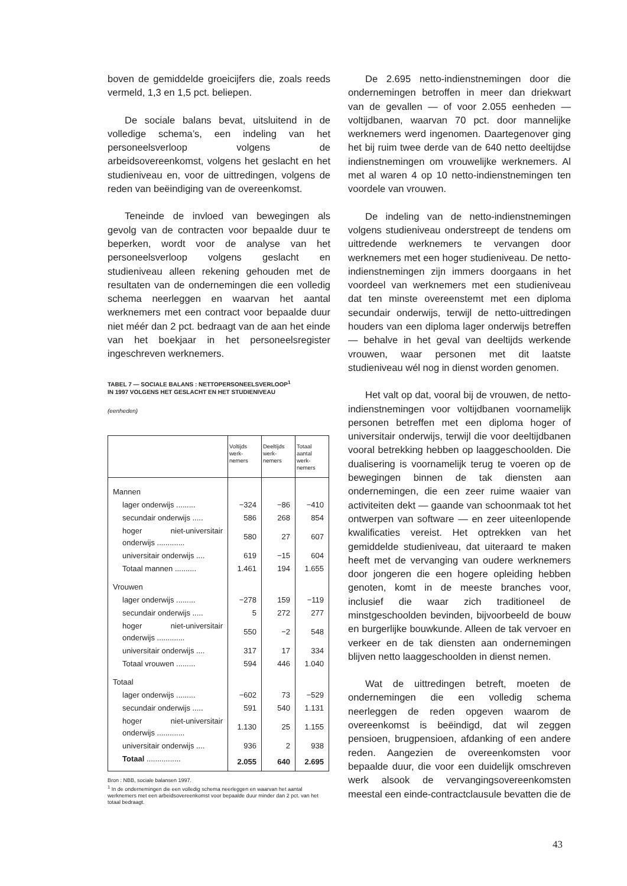boven de gemiddelde groeicijfers die, zoals reeds vermeld, 1,3 en 1,5 pct. beliepen.
De sociale balans bevat, uitsluitend in de volledige schema’s, een indeling van het personeelsverloop volgens de arbeidsovereenkomst, volgens het geslacht en het studieniveau en, voor de uittredingen, volgens de reden van beëindiging van de overeenkomst.
Teneinde de invloed van bewegingen als gevolg van de contracten voor bepaalde duur te beperken, wordt voor de analyse van het personeelsverloop volgens geslacht en studieniveau alleen rekening gehouden met de resultaten van de ondernemingen die een volledig schema neerleggen en waarvan het aantal werknemers met een contract voor bepaalde duur niet méér dan 2 pct. bedraagt van de aan het einde van het boekjaar in het personeelsregister ingeschreven werknemers.
TABEL 7 — SOCIALE BALANS : NETTOPERSONEELSVERLOOP<sup>1</sup>
IN 1997 VOLGENS HET GESLACHT EN HET STUDIENIVEAU
(eenheden)
| | Voltijds werk- nemers | Deeltijds werk- nemers | Totaal aantal werk- nemers |
| --- | --- | --- | --- |
| Mannen | | | |
| lager onderwijs ......... | −324 | −86 | −410 |
| secundair onderwijs ..... | 586 | 268 | 854 |
| hoger niet-universitair onderwijs ............. | 580 | 27 | 607 |
| universitair onderwijs .... | 619 | −15 | 604 |
| Totaal mannen .......... | 1.461 | 194 | 1.655 |
| Vrouwen | | | |
| lager onderwijs ......... | −278 | 159 | −119 |
| secundair onderwijs ..... | 5 | 272 | 277 |
| hoger niet-universitair onderwijs ............. | 550 | −2 | 548 |
| universitair onderwijs .... | 317 | 17 | 334 |
| Totaal vrouwen ......... | 594 | 446 | 1.040 |
| Totaal | | | |
| lager onderwijs ......... | −602 | 73 | −529 |
| secundair onderwijs ..... | 591 | 540 | 1.131 |
| hoger niet-universitair onderwijs ............. | 1.130 | 25 | 1.155 |
| universitair onderwijs .... | 936 | 2 | 938 |
| Totaal ................ | 2.055 | 640 | 2.695 |
Bron : NBB, sociale balansen 1997.
<sup>1</sup> In de ondernemingen die een volledig schema neerleggen en waarvan het aantal werknemers met een arbeidsovereenkomst voor bepaalde duur minder dan 2 pct. van het totaal bedraagt.
De 2.695 netto-indienstnemingen door die ondernemingen betroffen in meer dan driekwart van de gevallen — of voor 2.055 eenheden — voltijdbanen, waarvan 70 pct. door mannelijke werknemers werd ingenomen. Daartegenover ging het bij ruim twee derde van de 640 netto deeltijdse indienstnemingen om vrouwelijke werknemers. Al met al waren 4 op 10 netto-indienstnemingen ten voordele van vrouwen.
De indeling van de netto-indienstnemingen volgens studieniveau onderstreept de tendens om uittredende werknemers te vervangen door werknemers met een hoger studieniveau. De netto-indienstnemingen zijn immers doorgaans in het voordeel van werknemers met een studieniveau dat ten minste overeenstemt met een diploma secundair onderwijs, terwijl de netto-uittredingen houders van een diploma lager onderwijs betreffen — behalve in het geval van deeltijds werkende vrouwen, waar personen met dit laatste studieniveau wél nog in dienst worden genomen.
Het valt op dat, vooral bij de vrouwen, de netto-indienstnemingen voor voltijdbanen voornamelijk personen betreffen met een diploma hoger of universitair onderwijs, terwijl die voor deeltijdbanen vooral betrekking hebben op laaggeschoolden. Die dualisering is voornamelijk terug te voeren op de bewegingen binnen de tak diensten aan ondernemingen, die een zeer ruime waaier van activiteiten dekt — gaande van schoonmaak tot het ontwerpen van software — en zeer uiteenlopende kwalificaties vereist. Het optrekken van het gemiddelde studieniveau, dat uiteraard te maken heeft met de vervanging van oudere werknemers door jongeren die een hogere opleiding hebben genoten, komt in de meeste branches voor, inclusief die waar zich traditioneel de minstgeschoolden bevinden, bijvoorbeeld de bouw en burgerlijke bouwkunde. Alleen de tak vervoer en verkeer en de tak diensten aan ondernemingen blijven netto laaggeschoolden in dienst nemen.
Wat de uittredingen betreft, moeten de ondernemingen die een volledig schema neerleggen de reden opgeven waarom de overeenkomst is beëindigd, dat wil zeggen pensioen, brugpensioen, afdanking of een andere reden. Aangezien de overeenkomsten voor bepaalde duur, die voor een duidelijk omschreven werk alsook de vervangingsovereenkomsten meestal een einde-contractclausule bevatten die de
43